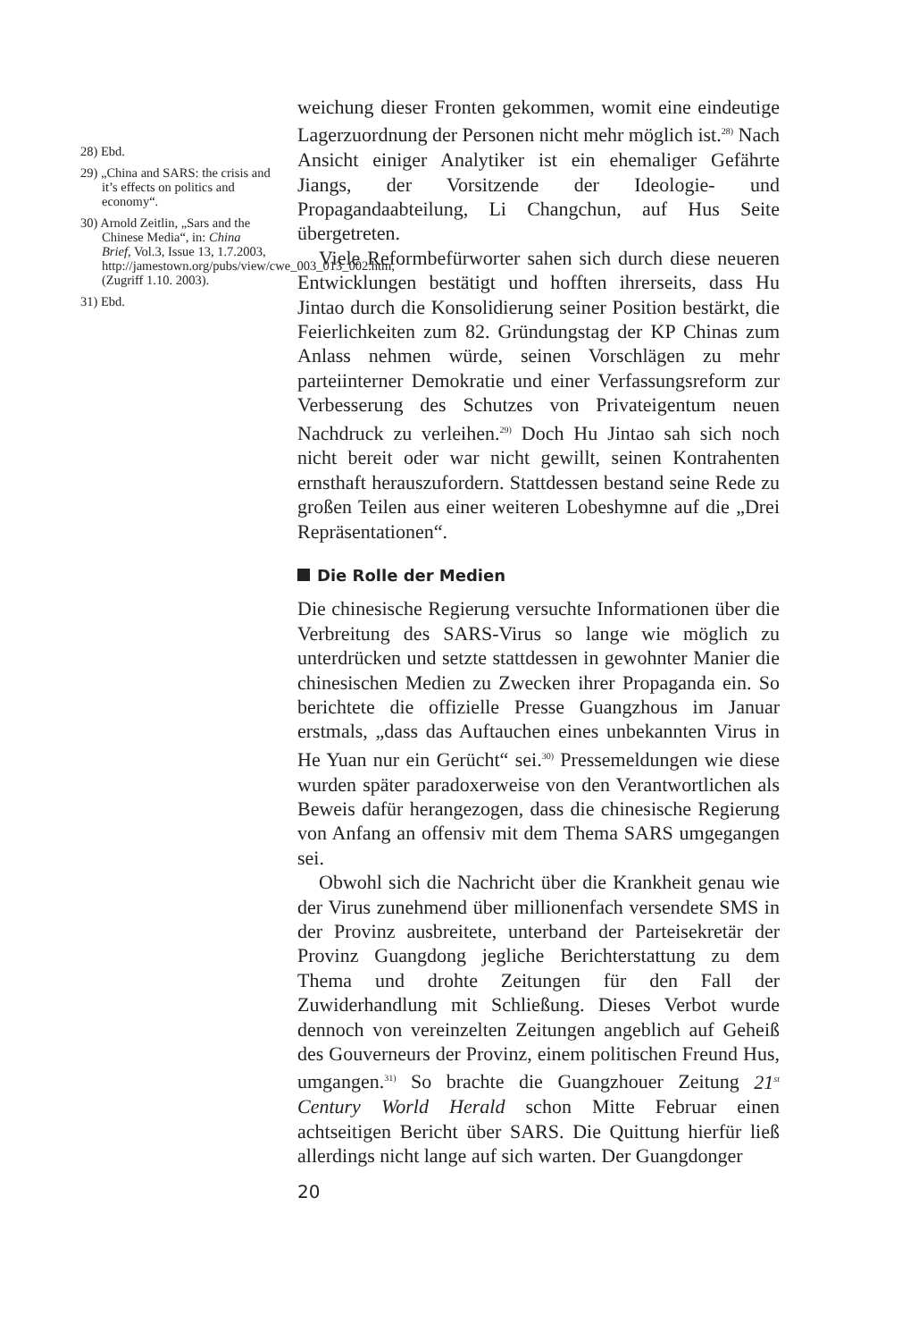28) Ebd.
29) „China and SARS: the crisis and it’s effects on politics and economy“.
30) Arnold Zeitlin, „Sars and the Chinese Media“, in: China Brief, Vol.3, Issue 13, 1.7.2003, http://jamestown.org/pubs/view/cwe_003_013_002.htm, (Zugriff 1.10. 2003).
31) Ebd.
weichung dieser Fronten gekommen, womit eine eindeutige Lagerzuordnung der Personen nicht mehr möglich ist.<sup>28)</sup> Nach Ansicht einiger Analytiker ist ein ehemaliger Gefährte Jiangs, der Vorsitzende der Ideologie- und Propagandaabteilung, Li Changchun, auf Hus Seite übergetreten.
Viele Reformbefürworter sahen sich durch diese neueren Entwicklungen bestätigt und hofften ihrerseits, dass Hu Jintao durch die Konsolidierung seiner Position bestärkt, die Feierlichkeiten zum 82. Gründungstag der KP Chinas zum Anlass nehmen würde, seinen Vorschlägen zu mehr parteiinterner Demokratie und einer Verfassungsreform zur Verbesserung des Schutzes von Privateigentum neuen Nachdruck zu verleihen.<sup>29)</sup> Doch Hu Jintao sah sich noch nicht bereit oder war nicht gewillt, seinen Kontrahenten ernsthaft herauszufordern. Stattdessen bestand seine Rede zu großen Teilen aus einer weiteren Lobeshymne auf die „Drei Repräsentationen“.
Die Rolle der Medien
Die chinesische Regierung versuchte Informationen über die Verbreitung des SARS-Virus so lange wie möglich zu unterdrücken und setzte stattdessen in gewohnter Manier die chinesischen Medien zu Zwecken ihrer Propaganda ein. So berichtete die offizielle Presse Guangzhous im Januar erstmals, „dass das Auftauchen eines unbekannten Virus in He Yuan nur ein Gerücht“ sei.<sup>30)</sup> Pressemeldungen wie diese wurden später paradoxerweise von den Verantwortlichen als Beweis dafür herangezogen, dass die chinesische Regierung von Anfang an offensiv mit dem Thema SARS umgegangen sei.
Obwohl sich die Nachricht über die Krankheit genau wie der Virus zunehmend über millionenfach versendete SMS in der Provinz ausbreitete, unterband der Parteisekretär der Provinz Guangdong jegliche Berichterstattung zu dem Thema und drohte Zeitungen für den Fall der Zuwiderhandlung mit Schließung. Dieses Verbot wurde dennoch von vereinzelten Zeitungen angeblich auf Geheiß des Gouverneurs der Provinz, einem politischen Freund Hus, umgangen.<sup>31)</sup> So brachte die Guangzhouer Zeitung 21<sup>st</sup> Century World Herald schon Mitte Februar einen achtseitigen Bericht über SARS. Die Quittung hierfür ließ allerdings nicht lange auf sich warten. Der Guangdonger
20